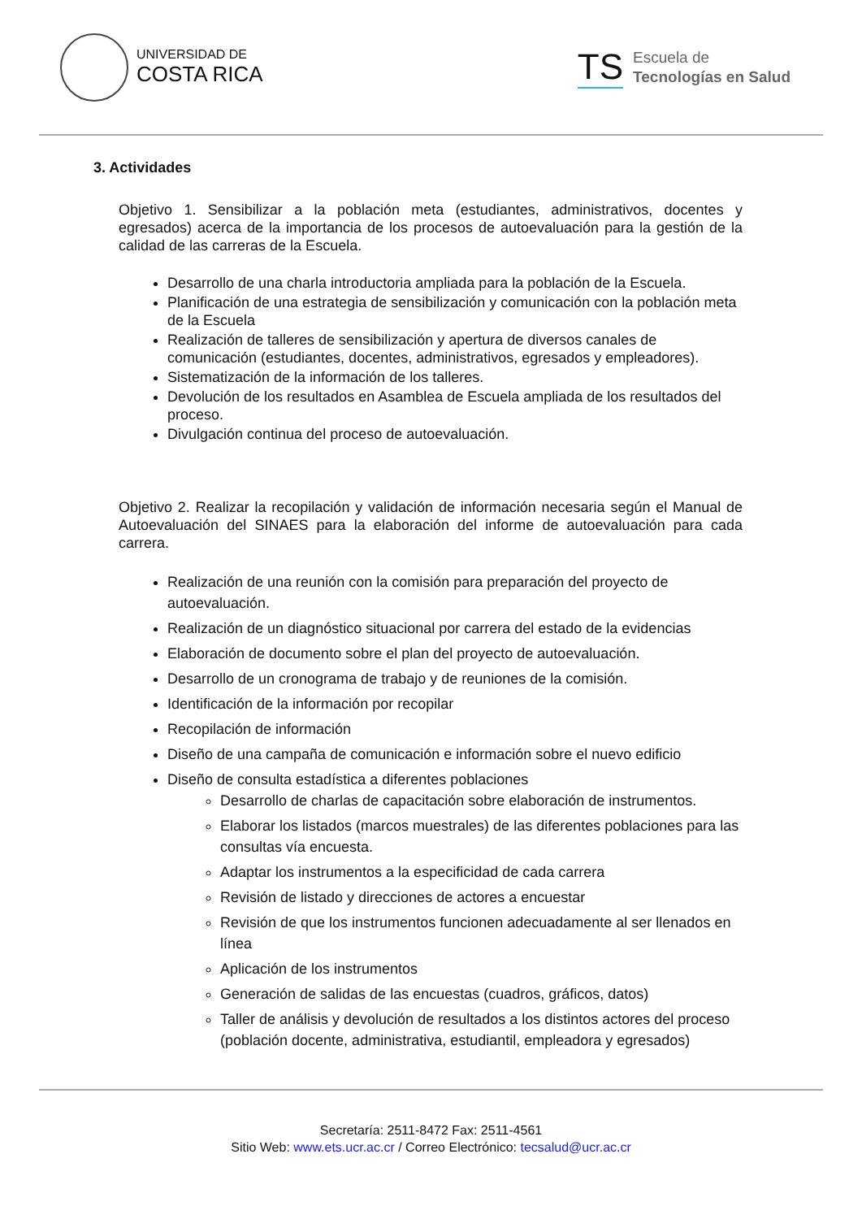UNIVERSIDAD DE
COSTA RICA
TS
Escuela de
Tecnologías en Salud
3. Actividades
Objetivo 1. Sensibilizar a la población meta (estudiantes, administrativos, docentes y egresados) acerca de la importancia de los procesos de autoevaluación para la gestión de la calidad de las carreras de la Escuela.
Desarrollo de una charla introductoria ampliada para la población de la Escuela.
Planificación de una estrategia de sensibilización y comunicación con la población meta de la Escuela
Realización de talleres de sensibilización y apertura de diversos canales de comunicación (estudiantes, docentes, administrativos, egresados y empleadores).
Sistematización de la información de los talleres.
Devolución de los resultados en Asamblea de Escuela ampliada de los resultados del proceso.
Divulgación continua del proceso de autoevaluación.
Objetivo 2. Realizar la recopilación y validación de información necesaria según el Manual de Autoevaluación del SINAES para la elaboración del informe de autoevaluación para cada carrera.
Realización de una reunión con la comisión para preparación del proyecto de autoevaluación.
Realización de un diagnóstico situacional por carrera del estado de la evidencias
Elaboración de documento sobre el plan del proyecto de autoevaluación.
Desarrollo de un cronograma de trabajo y de reuniones de la comisión.
Identificación de la información por recopilar
Recopilación de información
Diseño de una campaña de comunicación e información sobre el nuevo edificio
Diseño de consulta estadística a diferentes poblaciones
Desarrollo de charlas de capacitación sobre elaboración de instrumentos.
Elaborar los listados (marcos muestrales) de las diferentes poblaciones para las consultas vía encuesta.
Adaptar los instrumentos a la especificidad de cada carrera
Revisión de listado y direcciones de actores a encuestar
Revisión de que los instrumentos funcionen adecuadamente al ser llenados en línea
Aplicación de los instrumentos
Generación de salidas de las encuestas (cuadros, gráficos, datos)
Taller de análisis y devolución de resultados a los distintos actores del proceso (población docente, administrativa, estudiantil, empleadora y egresados)
Secretaría: 2511-8472 Fax: 2511-4561
Sitio Web: www.ets.ucr.ac.cr / Correo Electrónico: tecsalud@ucr.ac.cr